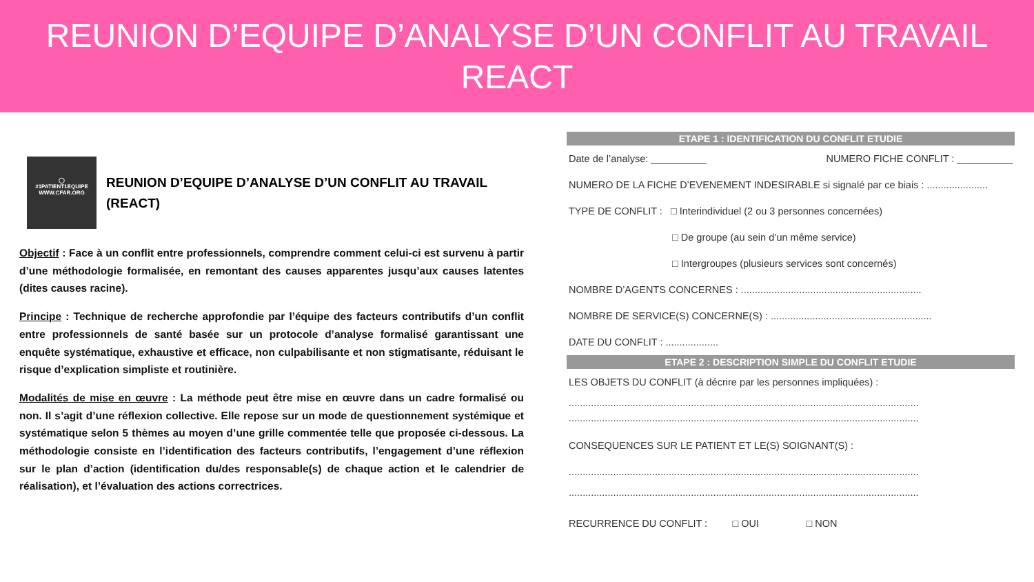REUNION D’EQUIPE D’ANALYSE D’UN CONFLIT AU TRAVAIL
REACT
◯
#1PATIENT1EQUIPE
WWW.CFAR.ORG
REUNION D’EQUIPE D’ANALYSE D’UN CONFLIT AU TRAVAIL
(REACT)
Objectif : Face à un conflit entre professionnels, comprendre comment celui-ci est survenu à partir d’une méthodologie formalisée, en remontant des causes apparentes jusqu’aux causes latentes (dites causes racine).
Principe : Technique de recherche approfondie par l’équipe des facteurs contributifs d’un conflit entre professionnels de santé basée sur un protocole d’analyse formalisé garantissant une enquête systématique, exhaustive et efficace, non culpabilisante et non stigmatisante, réduisant le risque d’explication simpliste et routinière.
Modalités de mise en œuvre : La méthode peut être mise en œuvre dans un cadre formalisé ou non. Il s’agit d’une réflexion collective. Elle repose sur un mode de questionnement systémique et systématique selon 5 thèmes au moyen d’une grille commentée telle que proposée ci-dessous. La méthodologie consiste en l’identification des facteurs contributifs, l’engagement d’une réflexion sur le plan d’action (identification du/des responsable(s) de chaque action et le calendrier de réalisation), et l’évaluation des actions correctrices.
ETAPE 1 : IDENTIFICATION DU CONFLIT ETUDIE
Date de l’analyse: __________ NUMERO FICHE CONFLIT : __________
NUMERO DE LA FICHE D’EVENEMENT INDESIRABLE si signalé par ce biais : ......................
TYPE DE CONFLIT : □ Interindividuel (2 ou 3 personnes concernées)
□ De groupe (au sein d’un même service)
□ Intergroupes (plusieurs services sont concernés)
NOMBRE D’AGENTS CONCERNES : .................................................................
NOMBRE DE SERVICE(S) CONCERNE(S) : ..........................................................
DATE DU CONFLIT : ...................
ETAPE 2 : DESCRIPTION SIMPLE DU CONFLIT ETUDIE
LES OBJETS DU CONFLIT (à décrire par les personnes impliquées) :
..............................................................................................................................
..............................................................................................................................
CONSEQUENCES SUR LE PATIENT ET LE(S) SOIGNANT(S) :
..............................................................................................................................
..............................................................................................................................
RECURRENCE DU CONFLIT : □ OUI □ NON